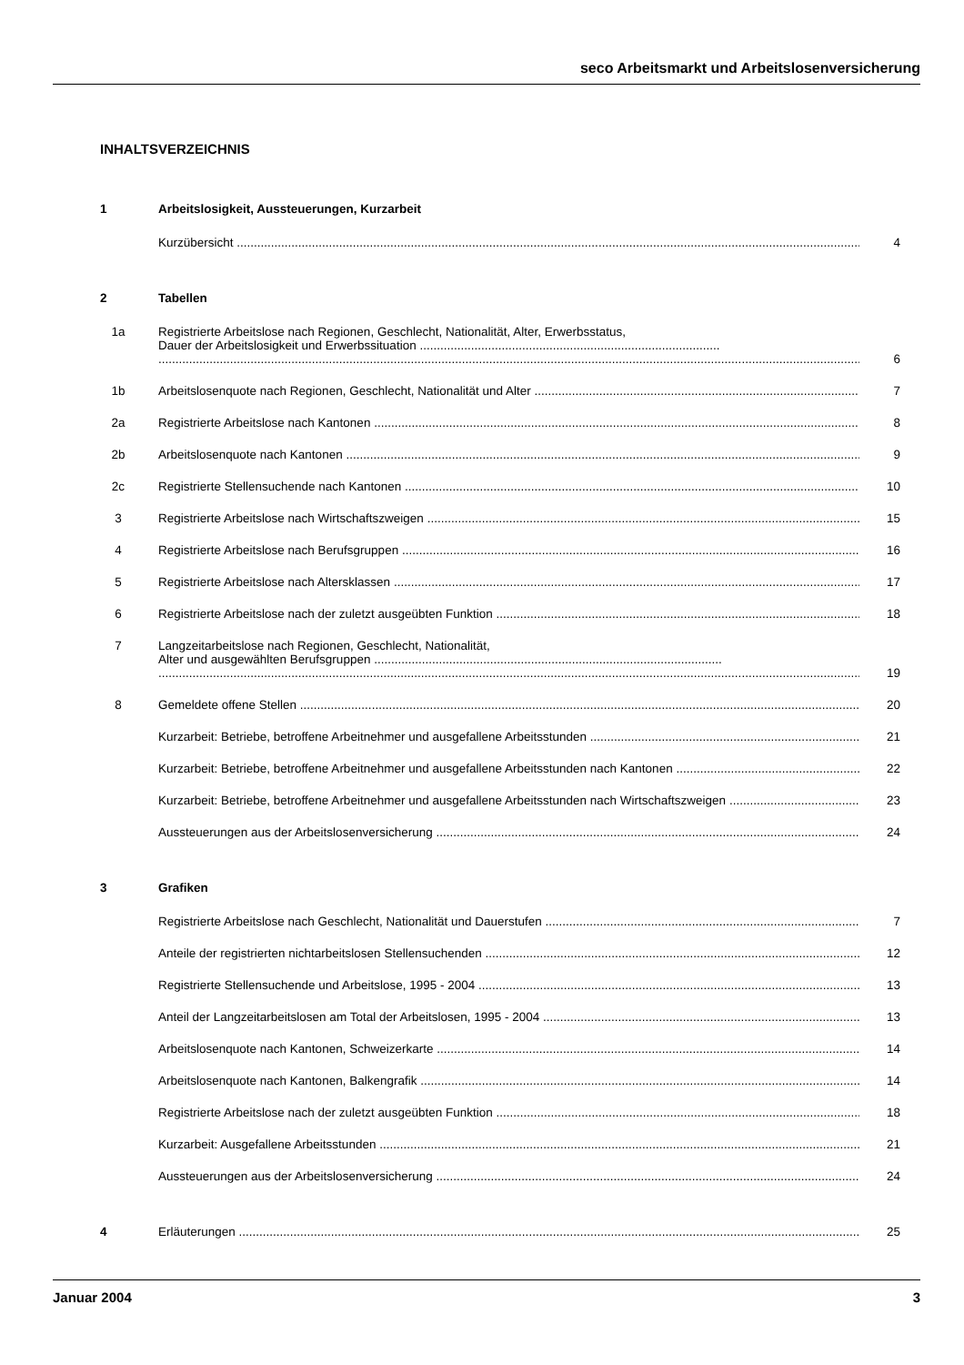seco Arbeitsmarkt und Arbeitslosenversicherung
INHALTSVERZEICHNIS
1 Arbeitslosigkeit, Aussteuerungen, Kurzarbeit
Kurzübersicht 4
2 Tabellen
1a Registrierte Arbeitslose nach Regionen, Geschlecht, Nationalität, Alter, Erwerbsstatus,
Dauer der Arbeitslosigkeit und Erwerbssituation ........................................................................................ 6
1b Arbeitslosenquote nach Regionen, Geschlecht, Nationalität und Alter 7
2a Registrierte Arbeitslose nach Kantonen 8
2b Arbeitslosenquote nach Kantonen 9
2c Registrierte Stellensuchende nach Kantonen 10
3 Registrierte Arbeitslose nach Wirtschaftszweigen 15
4 Registrierte Arbeitslose nach Berufsgruppen 16
5 Registrierte Arbeitslose nach Altersklassen 17
6 Registrierte Arbeitslose nach der zuletzt ausgeübten Funktion 18
7 Langzeitarbeitslose nach Regionen, Geschlecht, Nationalität,
Alter und ausgewählten Berufsgruppen ...................................................................................................... 19
8 Gemeldete offene Stellen 20
Kurzarbeit: Betriebe, betroffene Arbeitnehmer und ausgefallene Arbeitsstunden 21
Kurzarbeit: Betriebe, betroffene Arbeitnehmer und ausgefallene Arbeitsstunden nach Kantonen 22
Kurzarbeit: Betriebe, betroffene Arbeitnehmer und ausgefallene Arbeitsstunden nach Wirtschaftszweigen 23
Aussteuerungen aus der Arbeitslosenversicherung 24
3 Grafiken
Registrierte Arbeitslose nach Geschlecht, Nationalität und Dauerstufen 7
Anteile der registrierten nichtarbeitslosen Stellensuchenden 12
Registrierte Stellensuchende und Arbeitslose, 1995 - 2004 13
Anteil der Langzeitarbeitslosen am Total der Arbeitslosen, 1995 - 2004 13
Arbeitslosenquote nach Kantonen, Schweizerkarte 14
Arbeitslosenquote nach Kantonen, Balkengrafik 14
Registrierte Arbeitslose nach der zuletzt ausgeübten Funktion 18
Kurzarbeit: Ausgefallene Arbeitsstunden 21
Aussteuerungen aus der Arbeitslosenversicherung 24
4 Erläuterungen 25
Januar 2004 3